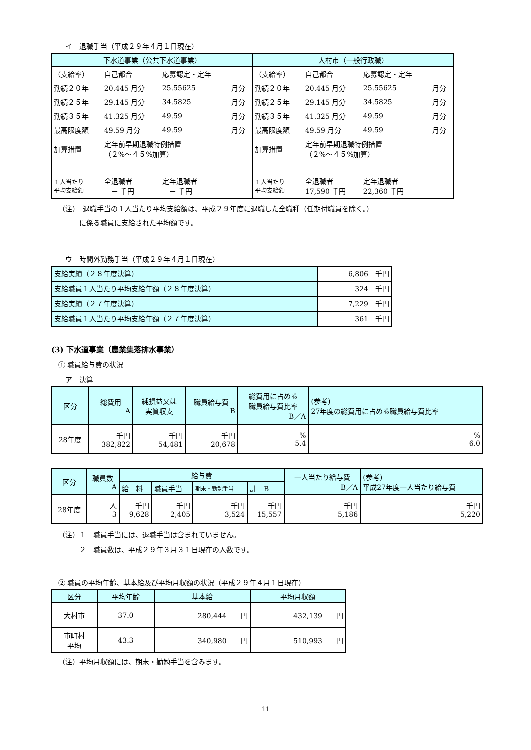イ　退職手当（平成２９年４月１日現在）
| 下水道事業（公共下水道事業） | 大村市（一般行政職） |
| --- | --- |
| / （支給率） / 自己都合 / 応募認定・定年 / / / 勤続２０年 / 20.445 月分 / 25.55625 / 月分 / / 勤続２５年 / 29.145 月分 / 34.5825 / 月分 / / 勤続３５年 / 41.325 月分 / 49.59 / 月分 / / 最高限度額 / 49.59 月分 / 49.59 / 月分 / / 加算措置 / 定年前早期退職特例措置 （２%～４５%加算） / / / / １人当たり 平均支給額 / 全退職者 － 千円 / 定年退職者 － 千円 / / | / （支給率） / 自己都合 / 応募認定・定年 / / / 勤続２０年 / 20.445 月分 / 25.55625 / 月分 / / 勤続２５年 / 29.145 月分 / 34.5825 / 月分 / / 勤続３５年 / 41.325 月分 / 49.59 / 月分 / / 最高限度額 / 49.59 月分 / 49.59 / 月分 / / 加算措置 / 定年前早期退職特例措置 （２%～４５%加算） / / / / １人当たり 平均支給額 / 全退職者 17,590 千円 / 定年退職者 22,360 千円 / / |
（注）　退職手当の１人当たり平均支給額は、平成２９年度に退職した全職種（任期付職員を除く。）
　　　に係る職員に支給された平均額です。
ウ　時間外勤務手当（平成２９年４月１日現在）
| 支給実績（２８年度決算） | 6,806 千円 |
| 支給職員１人当たり平均支給年額（２８年度決算） | 324 千円 |
| 支給実績（２７年度決算） | 7,229 千円 |
| 支給職員１人当たり平均支給年額（２７年度決算） | 361 千円 |
(3) 下水道事業（農業集落排水事業）
① 職員給与費の状況
ア　決算
| 区分 | 総費用 A | 純損益又は 実質収支 | 職員給与費 B | 総費用に占める 職員給与費比率 B／A | (参考) 27年度の総費用に占める職員給与費比率 |
| 28年度 | 千円 382,822 | 千円 54,481 | 千円 20,678 | % 5.4 | % 6.0 |
| 区分 | 職員数 A | 給与費 | | | | 一人当たり給与費 B／A | (参考) 平成27年度一人当たり給与費 |
| | | 給 料 | 職員手当 | 期末・勤勉手当 | 計 B | | |
| 28年度 | 人 3 | 千円 9,628 | 千円 2,405 | 千円 3,524 | 千円 15,557 | 千円 5,186 | 千円 5,220 |
（注）１　職員手当には、退職手当は含まれていません。
　　　２　職員数は、平成２９年３月３１日現在の人数です。
② 職員の平均年齢、基本給及び平均月収額の状況（平成２９年４月１日現在）
| 区分 | 平均年齢 | 基本給 | 平均月収額 |
| 大村市 | 37.0 | 280,444 円 | 432,139 円 |
| 市町村 平均 | 43.3 | 340,980 円 | 510,993 円 |
（注）平均月収額には、期末・勤勉手当を含みます。
11